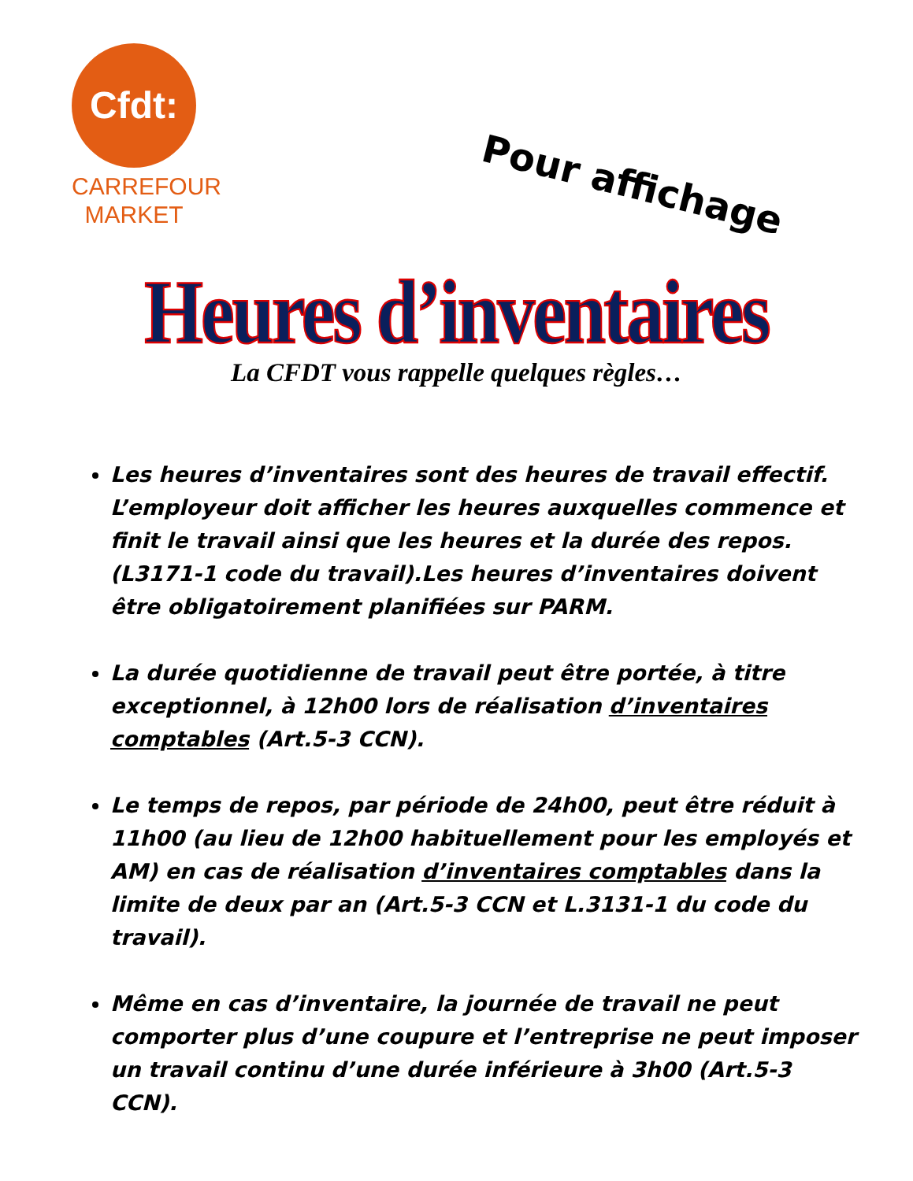Cfdt:
CARREFOUR
MARKET
Pour affichage
Heures d’inventaires
La CFDT vous rappelle quelques règles…
Les heures d’inventaires sont des heures de travail effectif. L’employeur doit afficher les heures auxquelles commence et finit le travail ainsi que les heures et la durée des repos. (L3171-1 code du travail).Les heures d’inventaires doivent être obligatoirement planifiées sur PARM.
La durée quotidienne de travail peut être portée, à titre exceptionnel, à 12h00 lors de réalisation d’inventaires comptables (Art.5-3 CCN).
Le temps de repos, par période de 24h00, peut être réduit à 11h00 (au lieu de 12h00 habituellement pour les employés et AM) en cas de réalisation d’inventaires comptables dans la limite de deux par an (Art.5-3 CCN et L.3131-1 du code du travail).
Même en cas d’inventaire, la journée de travail ne peut comporter plus d’une coupure et l’entreprise ne peut imposer un travail continu d’une durée inférieure à 3h00 (Art.5-3 CCN).